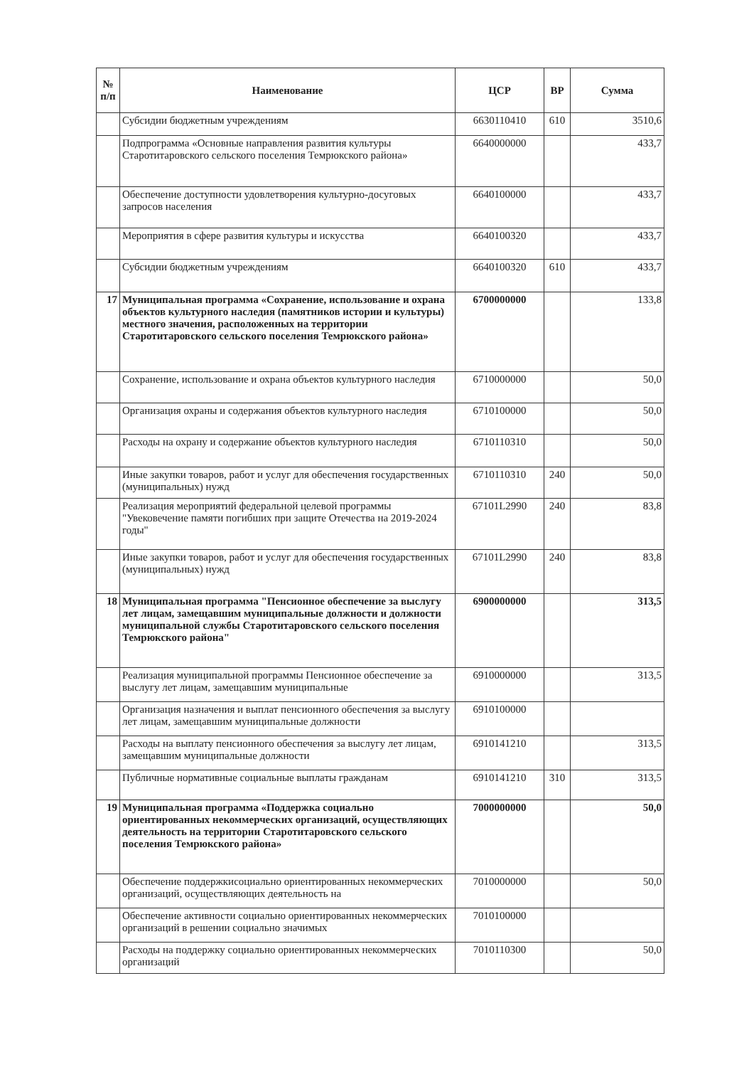| № п/п | Наименование | ЦСР | ВР | Сумма |
| --- | --- | --- | --- | --- |
| | Субсидии бюджетным учреждениям | 6630110410 | 610 | 3510,6 |
| | Подпрограмма «Основные направления развития культуры Старотитаровского сельского поселения Темрюкского района» | 6640000000 | | 433,7 |
| | Обеспечение доступности удовлетворения культурно-досуговых запросов населения | 6640100000 | | 433,7 |
| | Мероприятия в сфере развития культуры и искусства | 6640100320 | | 433,7 |
| | Субсидии бюджетным учреждениям | 6640100320 | 610 | 433,7 |
| 17 | Муниципальная программа «Сохранение, использование и охрана объектов культурного наследия (памятников истории и культуры) местного значения, расположенных на территории Старотитаровского сельского поселения Темрюкского района» | 6700000000 | | 133,8 |
| | Сохранение, использование и охрана объектов культурного наследия | 6710000000 | | 50,0 |
| | Организация охраны и содержания объектов культурного наследия | 6710100000 | | 50,0 |
| | Расходы на охрану и содержание объектов культурного наследия | 6710110310 | | 50,0 |
| | Иные закупки товаров, работ и услуг для обеспечения государственных (муниципальных) нужд | 6710110310 | 240 | 50,0 |
| | Реализация мероприятий федеральной целевой программы "Увековечение памяти погибших при защите Отечества на 2019-2024 годы" | 67101L2990 | 240 | 83,8 |
| | Иные закупки товаров, работ и услуг для обеспечения государственных (муниципальных) нужд | 67101L2990 | 240 | 83,8 |
| 18 | Муниципальная программа "Пенсионное обеспечение за выслугу лет лицам, замещавшим муниципальные должности и должности муниципальной службы Старотитаровского сельского поселения Темрюкского района" | 6900000000 | | 313,5 |
| | Реализация муниципальной программы Пенсионное обеспечение за выслугу лет лицам, замещавшим муниципальные | 6910000000 | | 313,5 |
| | Организация назначения и выплат пенсионного обеспечения за выслугу лет лицам, замещавшим муниципальные должности | 6910100000 | | |
| | Расходы на выплату пенсионного обеспечения за выслугу лет лицам, замещавшим муниципальные должности | 6910141210 | | 313,5 |
| | Публичные нормативные социальные выплаты гражданам | 6910141210 | 310 | 313,5 |
| 19 | Муниципальная программа «Поддержка социально ориентированных некоммерческих организаций, осуществляющих деятельность на территории Старотитаровского сельского поселения Темрюкского района» | 7000000000 | | 50,0 |
| | Обеспечение поддержкисоциально ориентированных некоммерческих организаций, осуществляющих деятельность на | 7010000000 | | 50,0 |
| | Обеспечение активности социально ориентированных некоммерческих организаций в решении социально значимых | 7010100000 | | |
| | Расходы на поддержку социально ориентированных некоммерческих организаций | 7010110300 | | 50,0 |